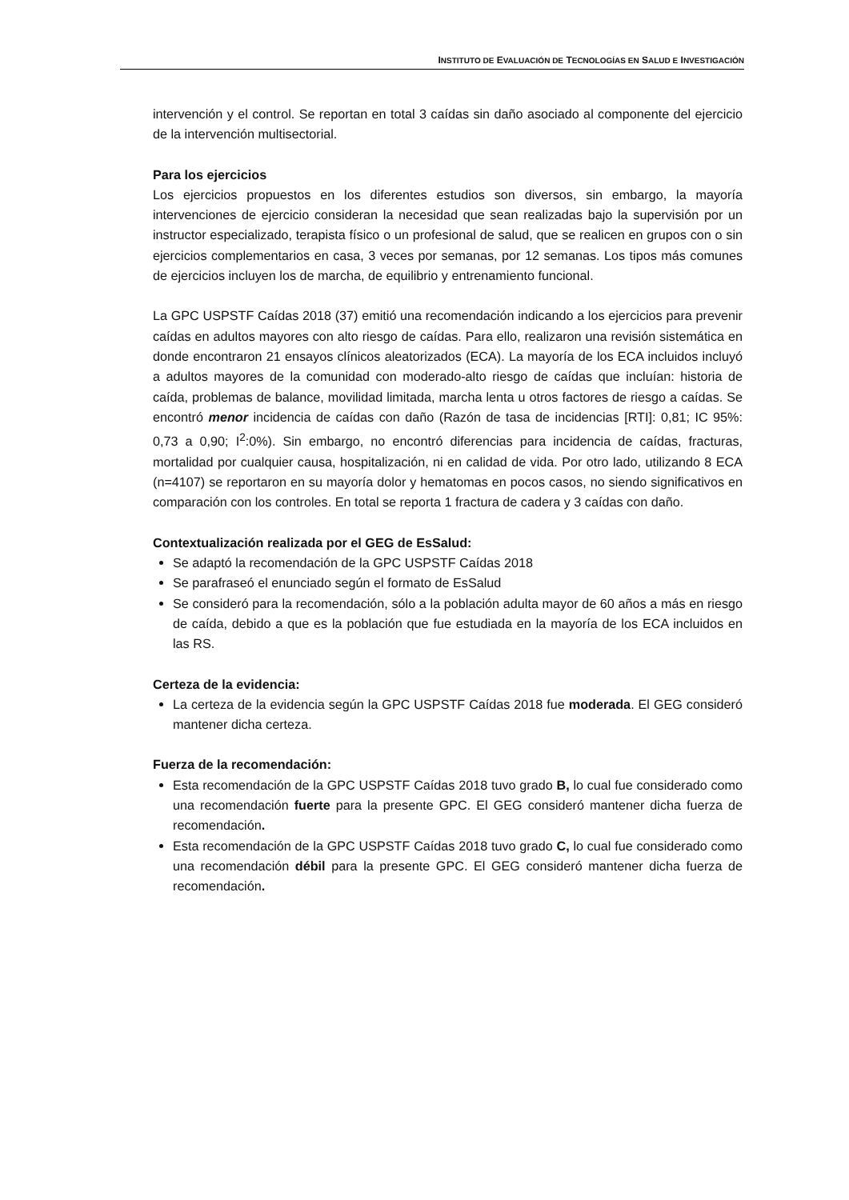INSTITUTO DE EVALUACIÓN DE TECNOLOGÍAS EN SALUD E INVESTIGACIÓN
intervención y el control. Se reportan en total 3 caídas sin daño asociado al componente del ejercicio de la intervención multisectorial.
Para los ejercicios
Los ejercicios propuestos en los diferentes estudios son diversos, sin embargo, la mayoría intervenciones de ejercicio consideran la necesidad que sean realizadas bajo la supervisión por un instructor especializado, terapista físico o un profesional de salud, que se realicen en grupos con o sin ejercicios complementarios en casa, 3 veces por semanas, por 12 semanas. Los tipos más comunes de ejercicios incluyen los de marcha, de equilibrio y entrenamiento funcional.
La GPC USPSTF Caídas 2018 (37) emitió una recomendación indicando a los ejercicios para prevenir caídas en adultos mayores con alto riesgo de caídas. Para ello, realizaron una revisión sistemática en donde encontraron 21 ensayos clínicos aleatorizados (ECA). La mayoría de los ECA incluidos incluyó a adultos mayores de la comunidad con moderado-alto riesgo de caídas que incluían: historia de caída, problemas de balance, movilidad limitada, marcha lenta u otros factores de riesgo a caídas. Se encontró menor incidencia de caídas con daño (Razón de tasa de incidencias [RTI]: 0,81; IC 95%: 0,73 a 0,90; I<sup>2</sup>:0%). Sin embargo, no encontró diferencias para incidencia de caídas, fracturas, mortalidad por cualquier causa, hospitalización, ni en calidad de vida. Por otro lado, utilizando 8 ECA (n=4107) se reportaron en su mayoría dolor y hematomas en pocos casos, no siendo significativos en comparación con los controles. En total se reporta 1 fractura de cadera y 3 caídas con daño.
Contextualización realizada por el GEG de EsSalud:
Se adaptó la recomendación de la GPC USPSTF Caídas 2018
Se parafraseó el enunciado según el formato de EsSalud
Se consideró para la recomendación, sólo a la población adulta mayor de 60 años a más en riesgo de caída, debido a que es la población que fue estudiada en la mayoría de los ECA incluidos en las RS.
Certeza de la evidencia:
La certeza de la evidencia según la GPC USPSTF Caídas 2018 fue moderada. El GEG consideró mantener dicha certeza.
Fuerza de la recomendación:
Esta recomendación de la GPC USPSTF Caídas 2018 tuvo grado B, lo cual fue considerado como una recomendación fuerte para la presente GPC. El GEG consideró mantener dicha fuerza de recomendación.
Esta recomendación de la GPC USPSTF Caídas 2018 tuvo grado C, lo cual fue considerado como una recomendación débil para la presente GPC. El GEG consideró mantener dicha fuerza de recomendación.